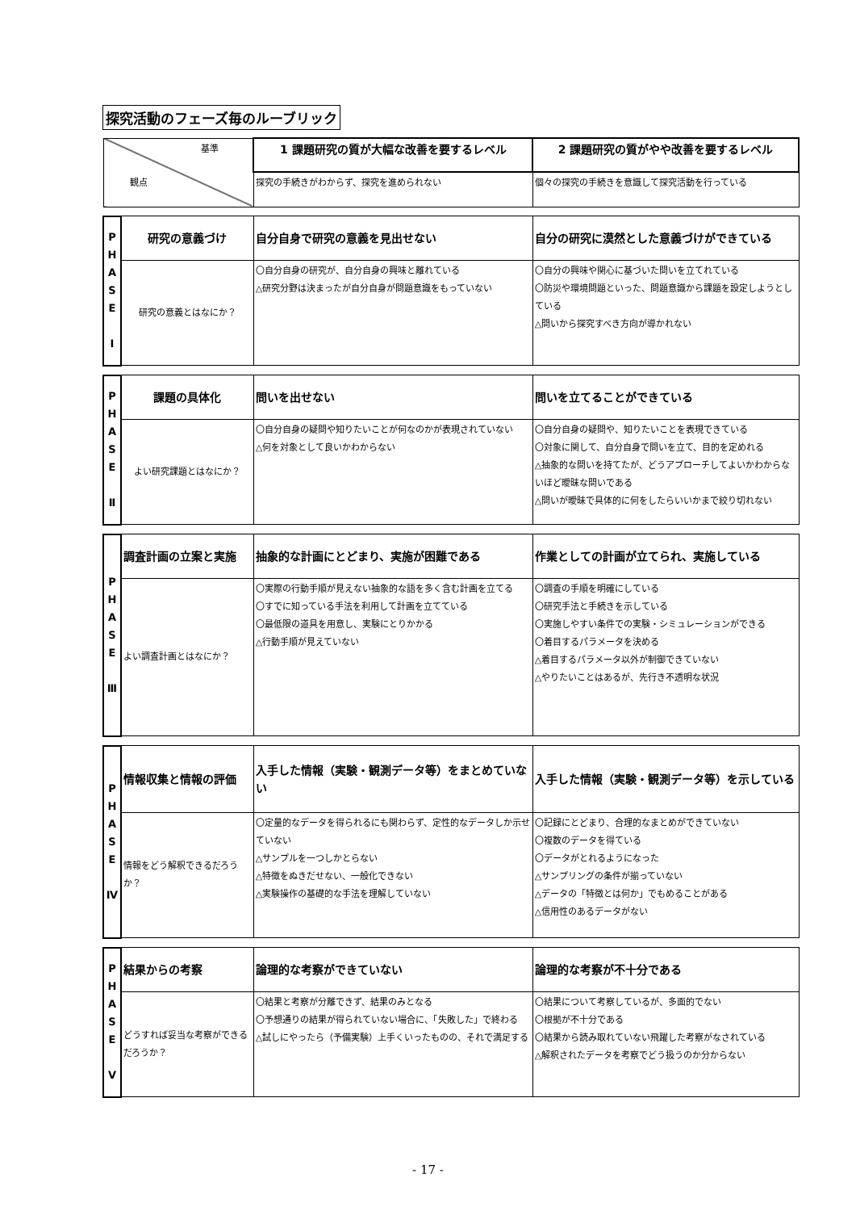探究活動のフェーズ毎のルーブリック
| 基準 観点 | | 1 課題研究の質が大幅な改善を要するレベル | 2 課題研究の質がやや改善を要するレベル |
| | | 探究の手続きがわからず、探究を進められない | 個々の探究の手続きを意識して探究活動を行っている |
| P H A S E Ⅰ | 研究の意義づけ | 自分自身で研究の意義を見出せない | 自分の研究に漠然とした意義づけができている |
| | 研究の意義とはなにか？ | 〇自分自身の研究が、自分自身の興味と離れている △研究分野は決まったが自分自身が問題意識をもっていない | 〇自分の興味や関心に基づいた問いを立てれている 〇防災や環境問題といった、問題意識から課題を設定しようとしている △問いから探究すべき方向が導かれない |
| P H A S E Ⅱ | 課題の具体化 | 問いを出せない | 問いを立てることができている |
| | よい研究課題とはなにか？ | 〇自分自身の疑問や知りたいことが何なのかが表現されていない △何を対象として良いかわからない | 〇自分自身の疑問や、知りたいことを表現できている 〇対象に関して、自分自身で問いを立て、目的を定めれる △抽象的な問いを持てたが、どうアプローチしてよいかわからないほど曖昧な問いである △問いが曖昧で具体的に何をしたらいいかまで絞り切れない |
| P H A S E Ⅲ | 調査計画の立案と実施 | 抽象的な計画にとどまり、実施が困難である | 作業としての計画が立てられ、実施している |
| | よい調査計画とはなにか？ | 〇実際の行動手順が見えない抽象的な語を多く含む計画を立てる 〇すでに知っている手法を利用して計画を立てている 〇最低限の道具を用意し、実験にとりかかる △行動手順が見えていない | 〇調査の手順を明確にしている 〇研究手法と手続きを示している 〇実施しやすい条件での実験・シミュレーションができる 〇着目するパラメータを決める △着目するパラメータ以外が制御できていない △やりたいことはあるが、先行き不透明な状況 |
| P H A S E Ⅳ | 情報収集と情報の評価 | 入手した情報（実験・観測データ等）をまとめていない | 入手した情報（実験・観測データ等）を示している |
| | 情報をどう解釈できるだろうか？ | 〇定量的なデータを得られるにも関わらず、定性的なデータしか示せていない △サンプルを一つしかとらない △特徴をぬきだせない、一般化できない △実験操作の基礎的な手法を理解していない | 〇記録にとどまり、合理的なまとめができていない 〇複数のデータを得ている 〇データがとれるようになった △サンプリングの条件が揃っていない △データの「特徴とは何か」でもめることがある △信用性のあるデータがない |
| P H A S E Ⅴ | 結果からの考察 | 論理的な考察ができていない | 論理的な考察が不十分である |
| | どうすれば妥当な考察ができるだろうか？ | 〇結果と考察が分離できず、結果のみとなる 〇予想通りの結果が得られていない場合に、「失敗した」で終わる △試しにやったら（予備実験）上手くいったものの、それで満足する | 〇結果について考察しているが、多面的でない 〇根拠が不十分である 〇結果から読み取れていない飛躍した考察がなされている △解釈されたデータを考察でどう扱うのか分からない |
- 17 -